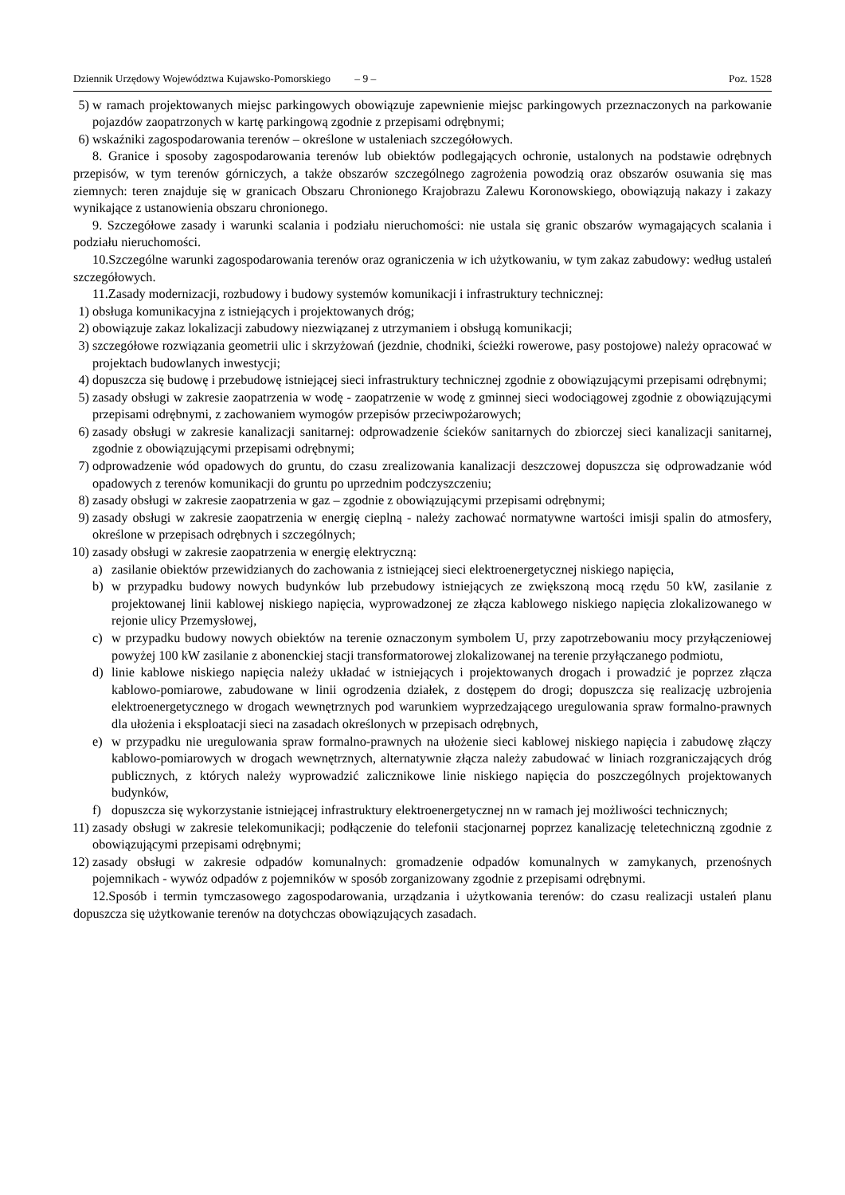Dziennik Urzędowy Województwa Kujawsko-Pomorskiego – 9 – Poz. 1528
5) w ramach projektowanych miejsc parkingowych obowiązuje zapewnienie miejsc parkingowych przeznaczonych na parkowanie pojazdów zaopatrzonych w kartę parkingową zgodnie z przepisami odrębnymi;
6) wskaźniki zagospodarowania terenów – określone w ustaleniach szczegółowych.
8. Granice i sposoby zagospodarowania terenów lub obiektów podlegających ochronie, ustalonych na podstawie odrębnych przepisów, w tym terenów górniczych, a także obszarów szczególnego zagrożenia powodzią oraz obszarów osuwania się mas ziemnych: teren znajduje się w granicach Obszaru Chronionego Krajobrazu Zalewu Koronowskiego, obowiązują nakazy i zakazy wynikające z ustanowienia obszaru chronionego.
9. Szczegółowe zasady i warunki scalania i podziału nieruchomości: nie ustala się granic obszarów wymagających scalania i podziału nieruchomości.
10.Szczególne warunki zagospodarowania terenów oraz ograniczenia w ich użytkowaniu, w tym zakaz zabudowy: według ustaleń szczegółowych.
11.Zasady modernizacji, rozbudowy i budowy systemów komunikacji i infrastruktury technicznej:
1) obsługa komunikacyjna z istniejących i projektowanych dróg;
2) obowiązuje zakaz lokalizacji zabudowy niezwiązanej z utrzymaniem i obsługą komunikacji;
3) szczegółowe rozwiązania geometrii ulic i skrzyżowań (jezdnie, chodniki, ścieżki rowerowe, pasy postojowe) należy opracować w projektach budowlanych inwestycji;
4) dopuszcza się budowę i przebudowę istniejącej sieci infrastruktury technicznej zgodnie z obowiązującymi przepisami odrębnymi;
5) zasady obsługi w zakresie zaopatrzenia w wodę - zaopatrzenie w wodę z gminnej sieci wodociągowej zgodnie z obowiązującymi przepisami odrębnymi, z zachowaniem wymogów przepisów przeciwpożarowych;
6) zasady obsługi w zakresie kanalizacji sanitarnej: odprowadzenie ścieków sanitarnych do zbiorczej sieci kanalizacji sanitarnej, zgodnie z obowiązującymi przepisami odrębnymi;
7) odprowadzenie wód opadowych do gruntu, do czasu zrealizowania kanalizacji deszczowej dopuszcza się odprowadzanie wód opadowych z terenów komunikacji do gruntu po uprzednim podczyszczeniu;
8) zasady obsługi w zakresie zaopatrzenia w gaz – zgodnie z obowiązującymi przepisami odrębnymi;
9) zasady obsługi w zakresie zaopatrzenia w energię cieplną - należy zachować normatywne wartości imisji spalin do atmosfery, określone w przepisach odrębnych i szczególnych;
10) zasady obsługi w zakresie zaopatrzenia w energię elektryczną:
a) zasilanie obiektów przewidzianych do zachowania z istniejącej sieci elektroenergetycznej niskiego napięcia,
b) w przypadku budowy nowych budynków lub przebudowy istniejących ze zwiększoną mocą rzędu 50 kW, zasilanie z projektowanej linii kablowej niskiego napięcia, wyprowadzonej ze złącza kablowego niskiego napięcia zlokalizowanego w rejonie ulicy Przemysłowej,
c) w przypadku budowy nowych obiektów na terenie oznaczonym symbolem U, przy zapotrzebowaniu mocy przyłączeniowej powyżej 100 kW zasilanie z abonenckiej stacji transformatorowej zlokalizowanej na terenie przyłączanego podmiotu,
d) linie kablowe niskiego napięcia należy układać w istniejących i projektowanych drogach i prowadzić je poprzez złącza kablowo-pomiarowe, zabudowane w linii ogrodzenia działek, z dostępem do drogi; dopuszcza się realizację uzbrojenia elektroenergetycznego w drogach wewnętrznych pod warunkiem wyprzedzającego uregulowania spraw formalno-prawnych dla ułożenia i eksploatacji sieci na zasadach określonych w przepisach odrębnych,
e) w przypadku nie uregulowania spraw formalno-prawnych na ułożenie sieci kablowej niskiego napięcia i zabudowę złączy kablowo-pomiarowych w drogach wewnętrznych, alternatywnie złącza należy zabudować w liniach rozgraniczających dróg publicznych, z których należy wyprowadzić zalicznikowe linie niskiego napięcia do poszczególnych projektowanych budynków,
f) dopuszcza się wykorzystanie istniejącej infrastruktury elektroenergetycznej nn w ramach jej możliwości technicznych;
11) zasady obsługi w zakresie telekomunikacji; podłączenie do telefonii stacjonarnej poprzez kanalizację teletechniczną zgodnie z obowiązującymi przepisami odrębnymi;
12) zasady obsługi w zakresie odpadów komunalnych: gromadzenie odpadów komunalnych w zamykanych, przenośnych pojemnikach - wywóz odpadów z pojemników w sposób zorganizowany zgodnie z przepisami odrębnymi.
12.Sposób i termin tymczasowego zagospodarowania, urządzania i użytkowania terenów: do czasu realizacji ustaleń planu dopuszcza się użytkowanie terenów na dotychczas obowiązujących zasadach.